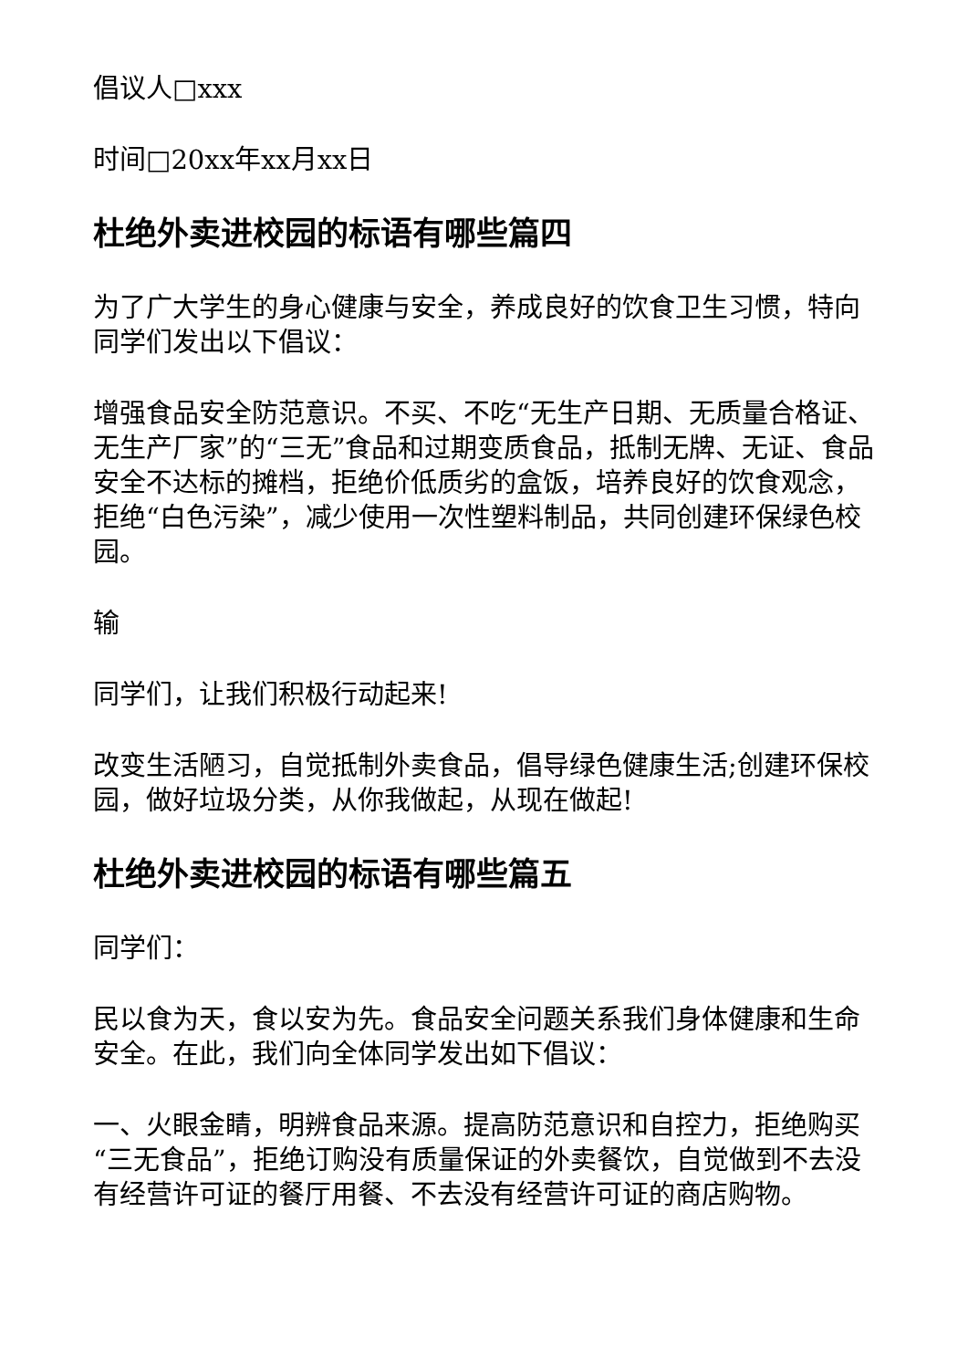倡议人□xxx
时间□20xx年xx月xx日
杜绝外卖进校园的标语有哪些篇四
为了广大学生的身心健康与安全，养成良好的饮食卫生习惯，特向同学们发出以下倡议：
增强食品安全防范意识。不买、不吃“无生产日期、无质量合格证、无生产厂家”的“三无”食品和过期变质食品，抵制无牌、无证、食品安全不达标的摊档，拒绝价低质劣的盒饭，培养良好的饮食观念，拒绝“白色污染”，减少使用一次性塑料制品，共同创建环保绿色校园。
输
同学们，让我们积极行动起来!
改变生活陋习，自觉抵制外卖食品，倡导绿色健康生活;创建环保校园，做好垃圾分类，从你我做起，从现在做起!
杜绝外卖进校园的标语有哪些篇五
同学们：
民以食为天，食以安为先。食品安全问题关系我们身体健康和生命安全。在此，我们向全体同学发出如下倡议：
一、火眼金睛，明辨食品来源。提高防范意识和自控力，拒绝购买“三无食品”，拒绝订购没有质量保证的外卖餐饮，自觉做到不去没有经营许可证的餐厅用餐、不去没有经营许可证的商店购物。